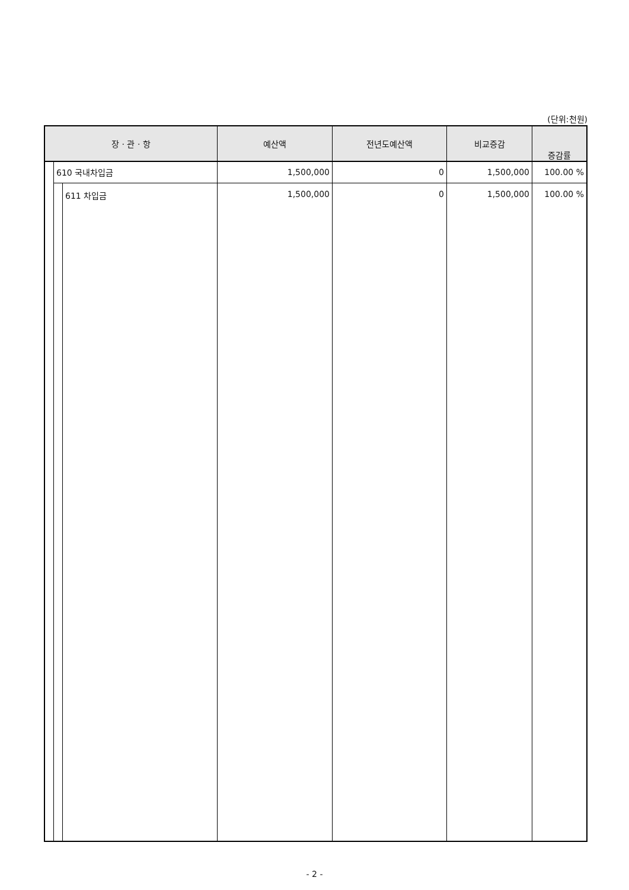(단위:천원)
| 장 · 관 · 항 | | | 예산액 | 전년도예산액 | 비교증감 | 증감률 |
| --- | --- | --- | --- | --- | --- | --- |
| | 610 국내차입금 | | 1,500,000 | 0 | 1,500,000 | 100.00 % |
| | | 611 차입금 | 1,500,000 | 0 | 1,500,000 | 100.00 % |
- 2 -